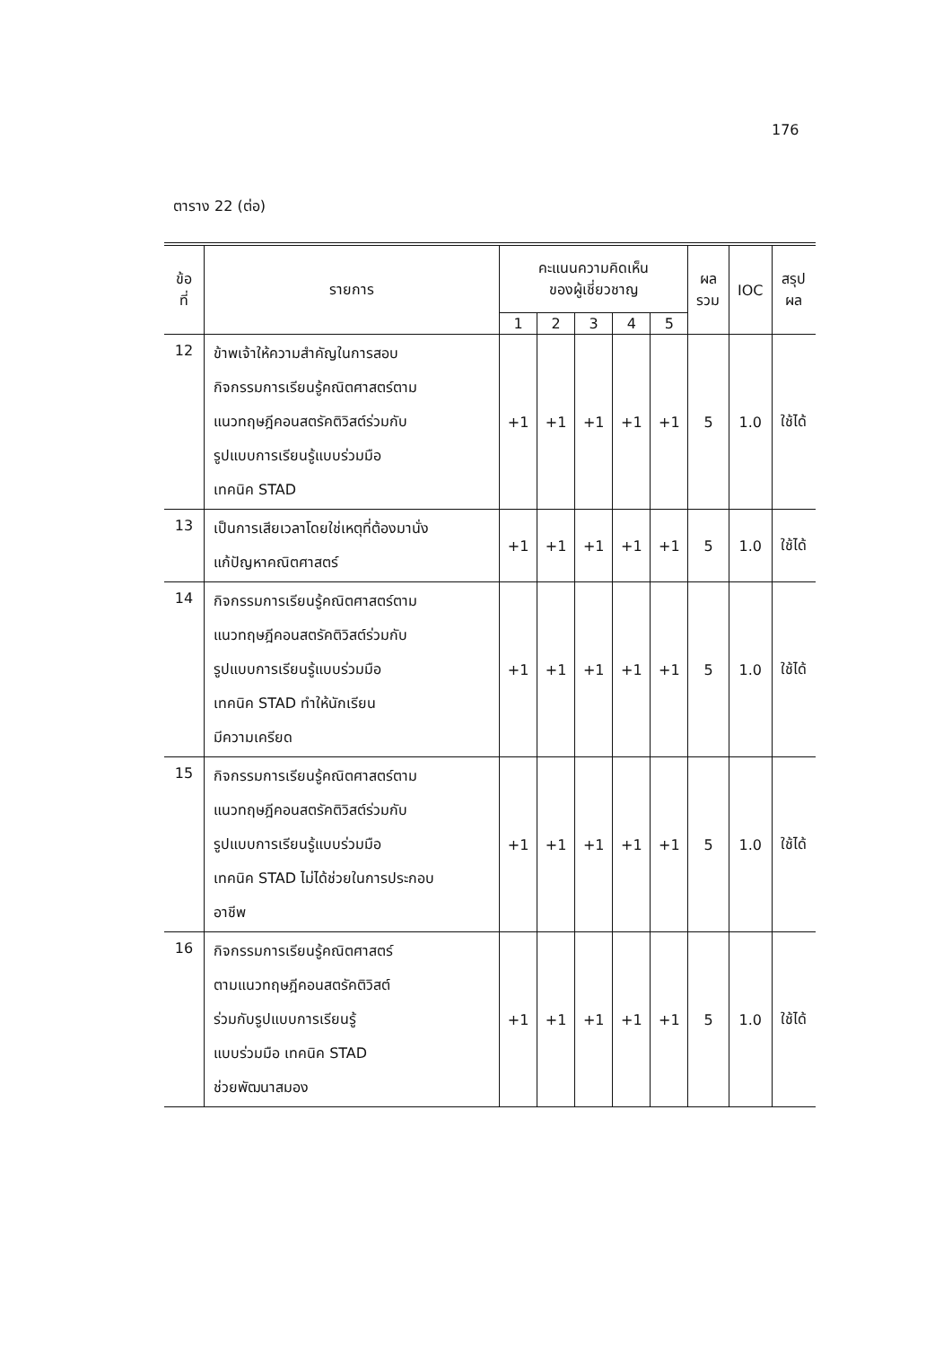176
ตาราง 22 (ต่อ)
| ข้อ ที่ | รายการ | คะแนนความคิดเห็น ของผู้เชี่ยวชาญ | | | | | ผล รวม | IOC | สรุป ผล |
| --- | --- | --- | --- | --- | --- | --- | --- | --- | --- |
| | | 1 | 2 | 3 | 4 | 5 | | | |
| 12 | ข้าพเจ้าให้ความสำคัญในการสอบ กิจกรรมการเรียนรู้คณิตศาสตร์ตาม แนวทฤษฎีคอนสตรัคติวิสต์ร่วมกับ รูปแบบการเรียนรู้แบบร่วมมือ เทคนิค STAD | +1 | +1 | +1 | +1 | +1 | 5 | 1.0 | ใช้ได้ |
| 13 | เป็นการเสียเวลาโดยใช่เหตุที่ต้องมานั่ง แก้ปัญหาคณิตศาสตร์ | +1 | +1 | +1 | +1 | +1 | 5 | 1.0 | ใช้ได้ |
| 14 | กิจกรรมการเรียนรู้คณิตศาสตร์ตาม แนวทฤษฎีคอนสตรัคติวิสต์ร่วมกับ รูปแบบการเรียนรู้แบบร่วมมือ เทคนิค STAD ทำให้นักเรียน มีความเครียด | +1 | +1 | +1 | +1 | +1 | 5 | 1.0 | ใช้ได้ |
| 15 | กิจกรรมการเรียนรู้คณิตศาสตร์ตาม แนวทฤษฎีคอนสตรัคติวิสต์ร่วมกับ รูปแบบการเรียนรู้แบบร่วมมือ เทคนิค STAD ไม่ได้ช่วยในการประกอบ อาชีพ | +1 | +1 | +1 | +1 | +1 | 5 | 1.0 | ใช้ได้ |
| 16 | กิจกรรมการเรียนรู้คณิตศาสตร์ ตามแนวทฤษฎีคอนสตรัคติวิสต์ ร่วมกับรูปแบบการเรียนรู้ แบบร่วมมือ เทคนิค STAD ช่วยพัฒนาสมอง | +1 | +1 | +1 | +1 | +1 | 5 | 1.0 | ใช้ได้ |